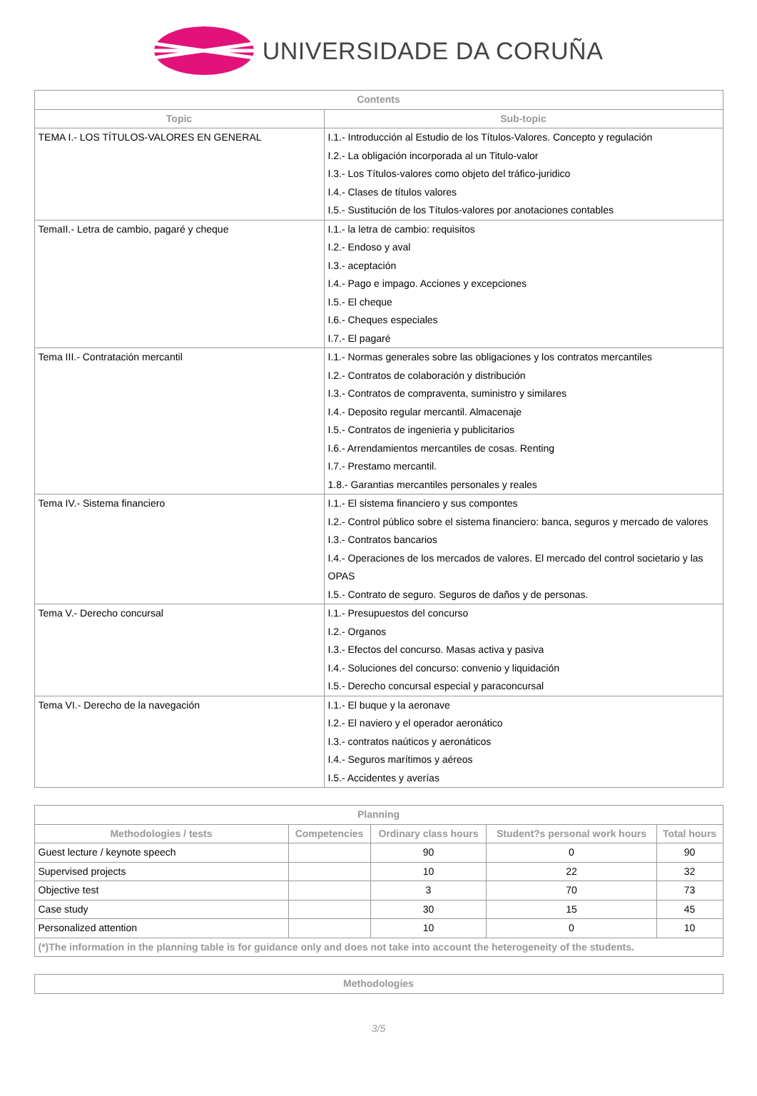UNIVERSIDADE DA CORUÑA
| Contents | |
| --- | --- |
| Topic | Sub-topic |
| TEMA I.- LOS TÍTULOS-VALORES EN GENERAL | I.1.- Introducción al Estudio de los Títulos-Valores. Concepto y regulación I.2.- La obligación incorporada al un Titulo-valor I.3.- Los Títulos-valores como objeto del tráfico-juridico I.4.- Clases de títulos valores I.5.- Sustitución de los Títulos-valores por anotaciones contables |
| TemaII.- Letra de cambio, pagaré y cheque | I.1.- la letra de cambio: requisitos I.2.- Endoso y aval I.3.- aceptación I.4.- Pago e impago. Acciones y excepciones I.5.- El cheque I.6.- Cheques especiales I.7.- El pagaré |
| Tema III.- Contratación mercantil | I.1.- Normas generales sobre las obligaciones y los contratos mercantiles I.2.- Contratos de colaboración y distribución I.3.- Contratos de compraventa, suministro y similares I.4.- Deposito regular mercantil. Almacenaje I.5.- Contratos de ingenieria y publicitarios I.6.- Arrendamientos mercantiles de cosas. Renting I.7.- Prestamo mercantil. 1.8.- Garantias mercantiles personales y reales |
| Tema IV.- Sistema financiero | I.1.- El sistema financiero y sus compontes I.2.- Control público sobre el sistema financiero: banca, seguros y mercado de valores I.3.- Contratos bancarios I.4.- Operaciones de los mercados de valores. El mercado del control societario y las OPAS I.5.- Contrato de seguro. Seguros de daños y de personas. |
| Tema V.- Derecho concursal | I.1.- Presupuestos del concurso I.2.- Organos I.3.- Efectos del concurso. Masas activa y pasiva I.4.- Soluciones del concurso: convenio y liquidación I.5.- Derecho concursal especial y paraconcursal |
| Tema VI.- Derecho de la navegación | I.1.- El buque y la aeronave I.2.- El naviero y el operador aeronático I.3.- contratos naúticos y aeronáticos I.4.- Seguros marítimos y aéreos I.5.- Accidentes y averías |
| Planning | | | | |
| --- | --- | --- | --- | --- |
| Methodologies / tests | Competencies | Ordinary class hours | Student?s personal work hours | Total hours |
| Guest lecture / keynote speech | | 90 | 0 | 90 |
| Supervised projects | | 10 | 22 | 32 |
| Objective test | | 3 | 70 | 73 |
| Case study | | 30 | 15 | 45 |
| Personalized attention | | 10 | 0 | 10 |
| (*)The information in the planning table is for guidance only and does not take into account the heterogeneity of the students. | | | | |
| Methodologies |
| --- |
3/5